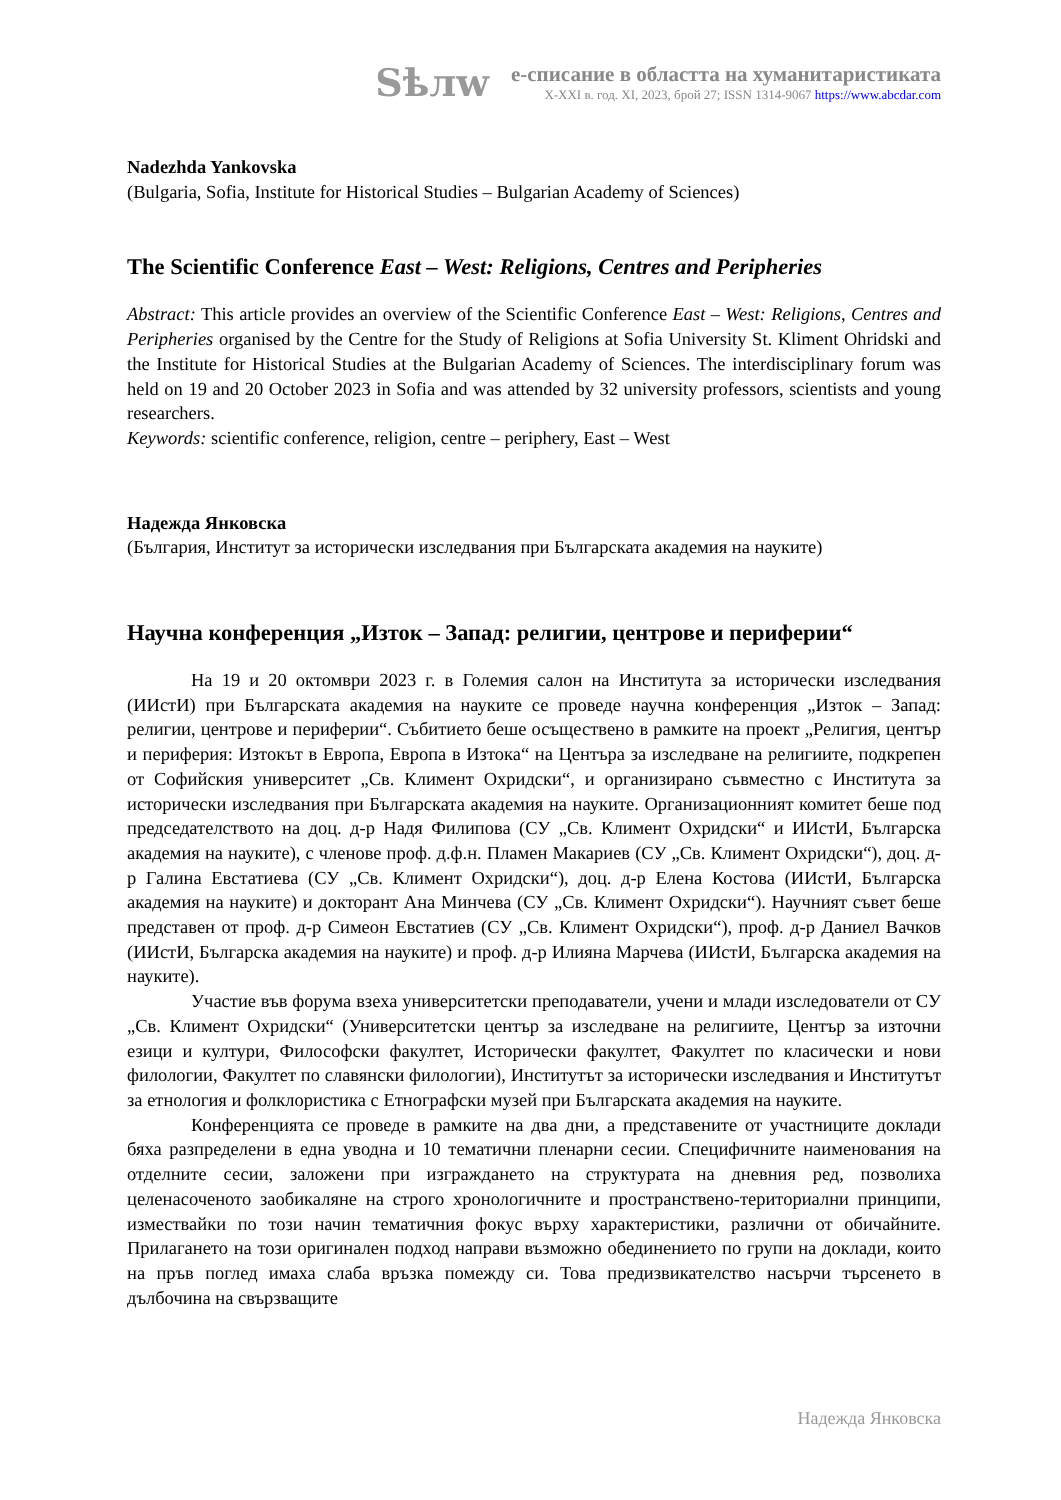Sѣлw
е-списание в областта на хуманитаристиката
X-XXI в. год. XI, 2023, брой 27; ISSN 1314-9067 https://www.abcdar.com
Nadezhda Yankovska
(Bulgaria, Sofia, Institute for Historical Studies – Bulgarian Academy of Sciences)
The Scientific Conference East – West: Religions, Centres and Peripheries
Abstract: This article provides an overview of the Scientific Conference East – West: Religions, Centres and Peripheries organised by the Centre for the Study of Religions at Sofia University St. Kliment Ohridski and the Institute for Historical Studies at the Bulgarian Academy of Sciences. The interdisciplinary forum was held on 19 and 20 October 2023 in Sofia and was attended by 32 university professors, scientists and young researchers.
Keywords: scientific conference, religion, centre – periphery, East – West
Надежда Янковска
(България, Институт за исторически изследвания при Българската академия на науките)
Научна конференция „Изток – Запад: религии, центрове и периферии“
На 19 и 20 октомври 2023 г. в Големия салон на Института за исторически изследвания (ИИстИ) при Българската академия на науките се проведе научна конференция „Изток – Запад: религии, центрове и периферии“. Събитието беше осъществено в рамките на проект „Религия, център и периферия: Изтокът в Европа, Европа в Изтока“ на Центъра за изследване на религиите, подкрепен от Софийския университет „Св. Климент Охридски“, и организирано съвместно с Института за исторически изследвания при Българската академия на науките. Организационният комитет беше под председателството на доц. д-р Надя Филипова (СУ „Св. Климент Охридски“ и ИИстИ, Българска академия на науките), с членове проф. д.ф.н. Пламен Макариев (СУ „Св. Климент Охридски“), доц. д-р Галина Евстатиева (СУ „Св. Климент Охридски“), доц. д-р Елена Костова (ИИстИ, Българска академия на науките) и докторант Ана Минчева (СУ „Св. Климент Охридски“). Научният съвет беше представен от проф. д-р Симеон Евстатиев (СУ „Св. Климент Охридски“), проф. д-р Даниел Вачков (ИИстИ, Българска академия на науките) и проф. д-р Илияна Марчева (ИИстИ, Българска академия на науките).
Участие във форума взеха университетски преподаватели, учени и млади изследователи от СУ „Св. Климент Охридски“ (Университетски център за изследване на религиите, Център за източни езици и култури, Философски факултет, Исторически факултет, Факултет по класически и нови филологии, Факултет по славянски филологии), Институтът за исторически изследвания и Институтът за етнология и фолклористика с Етнографски музей при Българската академия на науките.
Конференцията се проведе в рамките на два дни, а представените от участниците доклади бяха разпределени в една уводна и 10 тематични пленарни сесии. Специфичните наименования на отделните сесии, заложени при изграждането на структурата на дневния ред, позволиха целенасоченото заобикаляне на строго хронологичните и пространствено-териториални принципи, измествайки по този начин тематичния фокус върху характеристики, различни от обичайните. Прилагането на този оригинален подход направи възможно обединението по групи на доклади, които на пръв поглед имаха слаба връзка помежду си. Това предизвикателство насърчи търсенето в дълбочина на свързващите
Надежда Янковска